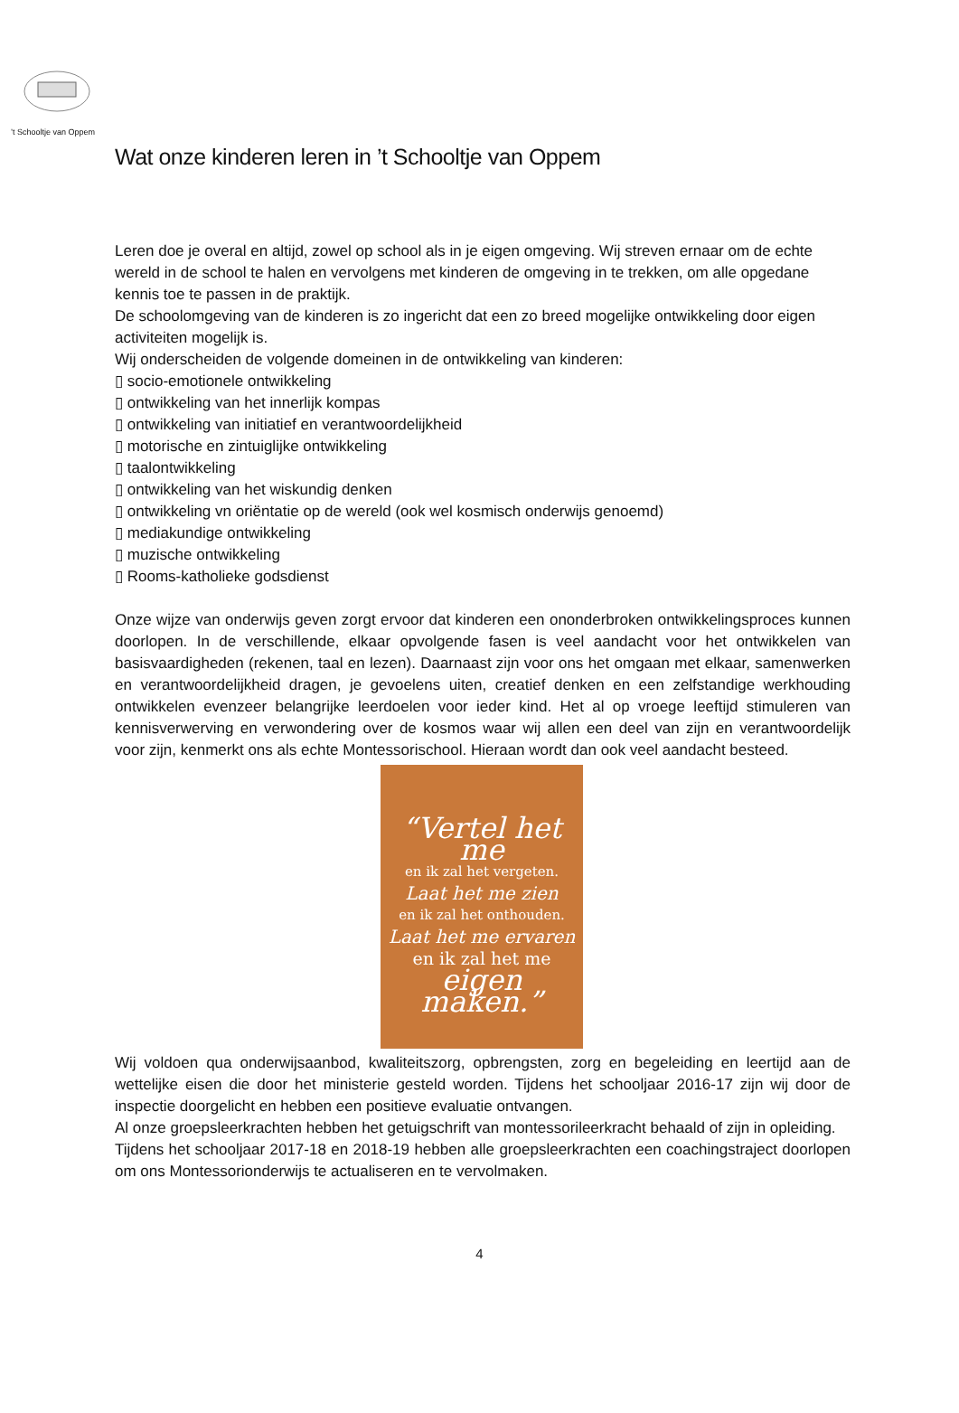’t Schooltje van Oppem
Wat onze kinderen leren in ’t Schooltje van Oppem
Leren doe je overal en altijd, zowel op school als in je eigen omgeving. Wij streven ernaar om de echte wereld in de school te halen en vervolgens met kinderen de omgeving in te trekken, om alle opgedane kennis toe te passen in de praktijk.
De schoolomgeving van de kinderen is zo ingericht dat een zo breed mogelijke ontwikkeling door eigen activiteiten mogelijk is.
Wij onderscheiden de volgende domeinen in de ontwikkeling van kinderen:
▯ socio-emotionele ontwikkeling
▯ ontwikkeling van het innerlijk kompas
▯ ontwikkeling van initiatief en verantwoordelijkheid
▯ motorische en zintuiglijke ontwikkeling
▯ taalontwikkeling
▯ ontwikkeling van het wiskundig denken
▯ ontwikkeling vn oriëntatie op de wereld (ook wel kosmisch onderwijs genoemd)
▯ mediakundige ontwikkeling
▯ muzische ontwikkeling
▯ Rooms-katholieke godsdienst
Onze wijze van onderwijs geven zorgt ervoor dat kinderen een ononderbroken ontwikkelingsproces kunnen doorlopen. In de verschillende, elkaar opvolgende fasen is veel aandacht voor het ontwikkelen van basisvaardigheden (rekenen, taal en lezen). Daarnaast zijn voor ons het omgaan met elkaar, samenwerken en verantwoordelijkheid dragen, je gevoelens uiten, creatief denken en een zelfstandige werkhouding ontwikkelen evenzeer belangrijke leerdoelen voor ieder kind. Het al op vroege leeftijd stimuleren van kennisverwerving en verwondering over de kosmos waar wij allen een deel van zijn en verantwoordelijk voor zijn, kenmerkt ons als echte Montessorischool. Hieraan wordt dan ook veel aandacht besteed.
“Vertel het me
en ik zal het vergeten.
Laat het me zien
en ik zal het onthouden.
Laat het me ervaren
en ik zal het me
eigen maken.”
Wij voldoen qua onderwijsaanbod, kwaliteitszorg, opbrengsten, zorg en begeleiding en leertijd aan de wettelijke eisen die door het ministerie gesteld worden. Tijdens het schooljaar 2016-17 zijn wij door de inspectie doorgelicht en hebben een positieve evaluatie ontvangen.
Al onze groepsleerkrachten hebben het getuigschrift van montessorileerkracht behaald of zijn in opleiding.
Tijdens het schooljaar 2017-18 en 2018-19 hebben alle groepsleerkrachten een coachingstraject doorlopen om ons Montessorionderwijs te actualiseren en te vervolmaken.
4